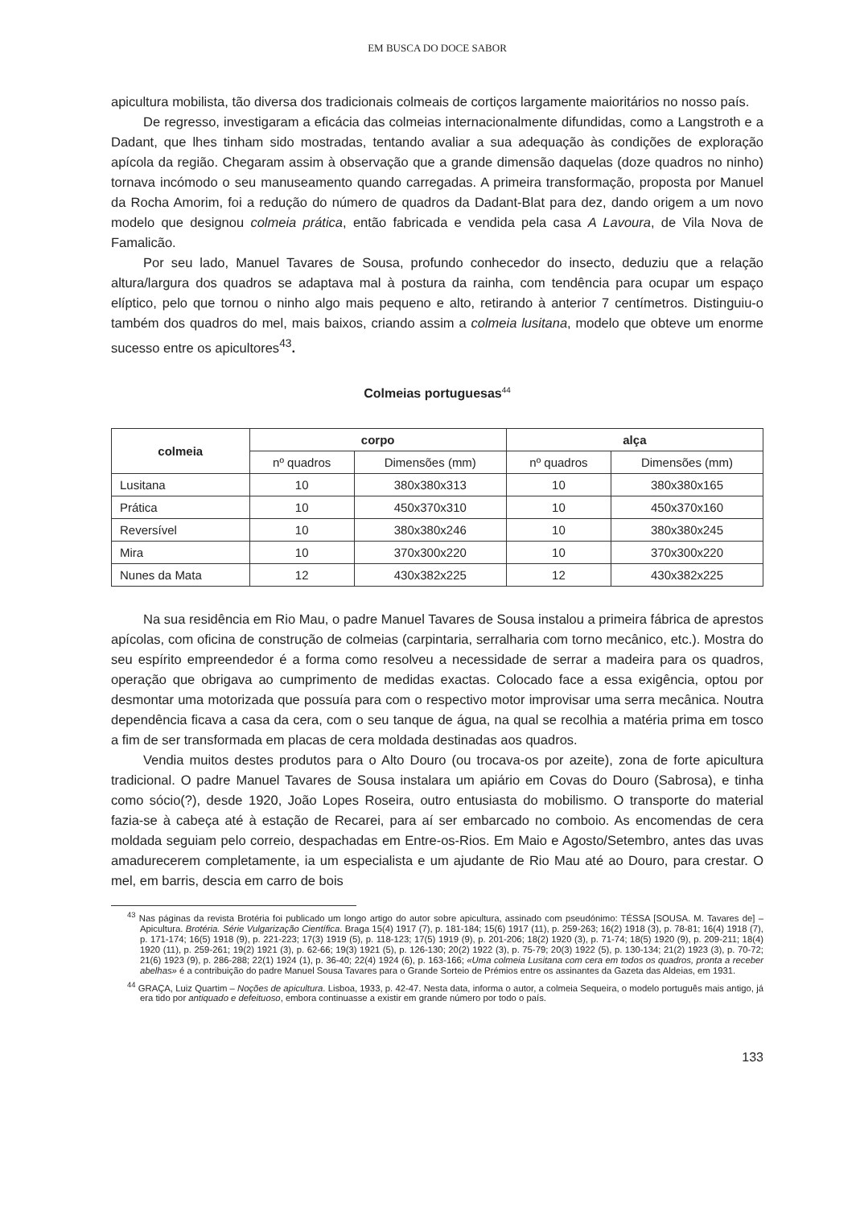EM BUSCA DO DOCE SABOR
apicultura mobilista, tão diversa dos tradicionais colmeais de cortiços largamente maioritários no nosso país.
De regresso, investigaram a eficácia das colmeias internacionalmente difundidas, como a Langstroth e a Dadant, que lhes tinham sido mostradas, tentando avaliar a sua adequação às condições de exploração apícola da região. Chegaram assim à observação que a grande dimensão daquelas (doze quadros no ninho) tornava incómodo o seu manuseamento quando carregadas. A primeira transformação, proposta por Manuel da Rocha Amorim, foi a redução do número de quadros da Dadant-Blat para dez, dando origem a um novo modelo que designou colmeia prática, então fabricada e vendida pela casa A Lavoura, de Vila Nova de Famalicão.
Por seu lado, Manuel Tavares de Sousa, profundo conhecedor do insecto, deduziu que a relação altura/largura dos quadros se adaptava mal à postura da rainha, com tendência para ocupar um espaço elíptico, pelo que tornou o ninho algo mais pequeno e alto, retirando à anterior 7 centímetros. Distinguiu-o também dos quadros do mel, mais baixos, criando assim a colmeia lusitana, modelo que obteve um enorme sucesso entre os apicultores<sup>43</sup>.
Colmeias portuguesas<sup>44</sup>
| colmeia | corpo | | alça | |
| --- | --- | --- | --- | --- |
| | nº quadros | Dimensões (mm) | nº quadros | Dimensões (mm) |
| Lusitana | 10 | 380x380x313 | 10 | 380x380x165 |
| Prática | 10 | 450x370x310 | 10 | 450x370x160 |
| Reversível | 10 | 380x380x246 | 10 | 380x380x245 |
| Mira | 10 | 370x300x220 | 10 | 370x300x220 |
| Nunes da Mata | 12 | 430x382x225 | 12 | 430x382x225 |
Na sua residência em Rio Mau, o padre Manuel Tavares de Sousa instalou a primeira fábrica de aprestos apícolas, com oficina de construção de colmeias (carpintaria, serralharia com torno mecânico, etc.). Mostra do seu espírito empreendedor é a forma como resolveu a necessidade de serrar a madeira para os quadros, operação que obrigava ao cumprimento de medidas exactas. Colocado face a essa exigência, optou por desmontar uma motorizada que possuía para com o respectivo motor improvisar uma serra mecânica. Noutra dependência ficava a casa da cera, com o seu tanque de água, na qual se recolhia a matéria prima em tosco a fim de ser transformada em placas de cera moldada destinadas aos quadros.
Vendia muitos destes produtos para o Alto Douro (ou trocava-os por azeite), zona de forte apicultura tradicional. O padre Manuel Tavares de Sousa instalara um apiário em Covas do Douro (Sabrosa), e tinha como sócio(?), desde 1920, João Lopes Roseira, outro entusiasta do mobilismo. O transporte do material fazia-se à cabeça até à estação de Recarei, para aí ser embarcado no comboio. As encomendas de cera moldada seguiam pelo correio, despachadas em Entre-os-Rios. Em Maio e Agosto/Setembro, antes das uvas amadurecerem completamente, ia um especialista e um ajudante de Rio Mau até ao Douro, para crestar. O mel, em barris, descia em carro de bois
<sup>43</sup> Nas páginas da revista Brotéria foi publicado um longo artigo do autor sobre apicultura, assinado com pseudónimo: TÉSSA [SOUSA. M. Tavares de] – Apicultura. Brotéria. Série Vulgarização Científica. Braga 15(4) 1917 (7), p. 181-184; 15(6) 1917 (11), p. 259-263; 16(2) 1918 (3), p. 78-81; 16(4) 1918 (7), p. 171-174; 16(5) 1918 (9), p. 221-223; 17(3) 1919 (5), p. 118-123; 17(5) 1919 (9), p. 201-206; 18(2) 1920 (3), p. 71-74; 18(5) 1920 (9), p. 209-211; 18(4) 1920 (11), p. 259-261; 19(2) 1921 (3), p. 62-66; 19(3) 1921 (5), p. 126-130; 20(2) 1922 (3), p. 75-79; 20(3) 1922 (5), p. 130-134; 21(2) 1923 (3), p. 70-72; 21(6) 1923 (9), p. 286-288; 22(1) 1924 (1), p. 36-40; 22(4) 1924 (6), p. 163-166; «Uma colmeia Lusitana com cera em todos os quadros, pronta a receber abelhas» é a contribuição do padre Manuel Sousa Tavares para o Grande Sorteio de Prémios entre os assinantes da Gazeta das Aldeias, em 1931.
<sup>44</sup> GRAÇA, Luiz Quartim – Noções de apicultura. Lisboa, 1933, p. 42-47. Nesta data, informa o autor, a colmeia Sequeira, o modelo português mais antigo, já era tido por antiquado e defeituoso, embora continuasse a existir em grande número por todo o país.
133